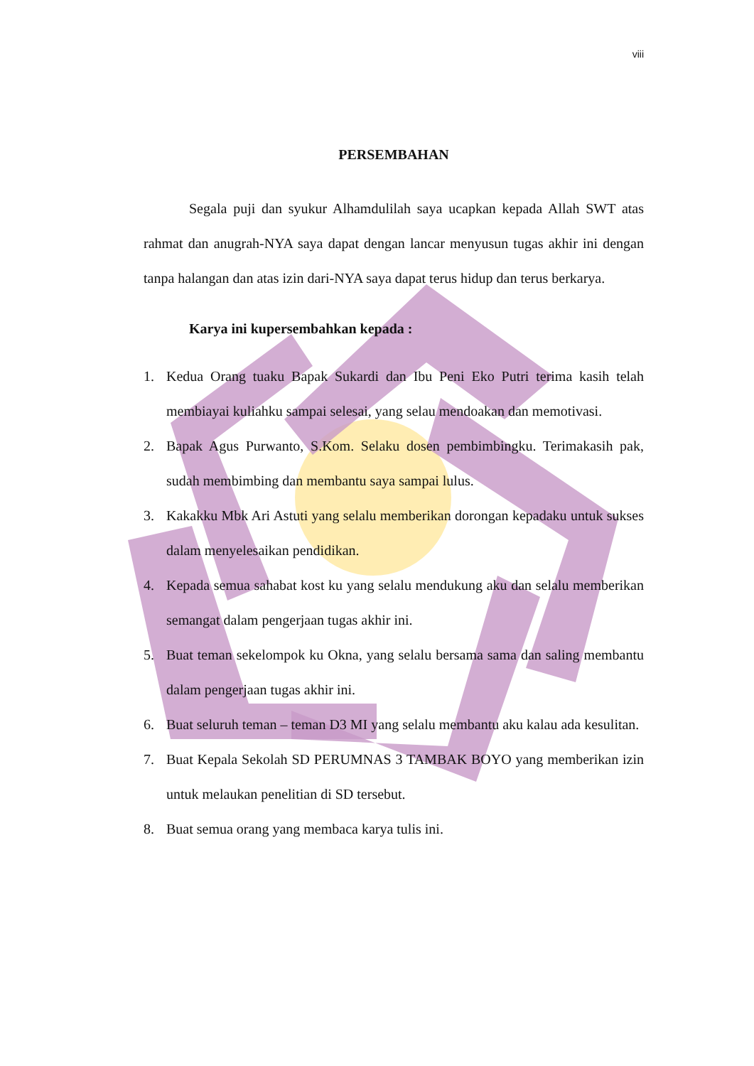viii
PERSEMBAHAN
Segala puji dan syukur Alhamdulilah saya ucapkan kepada Allah SWT atas rahmat dan anugrah-NYA saya dapat dengan lancar menyusun tugas akhir ini dengan tanpa halangan dan atas izin dari-NYA saya dapat terus hidup dan terus berkarya.
Karya ini kupersembahkan kepada :
1. Kedua Orang tuaku Bapak Sukardi dan Ibu Peni Eko Putri terima kasih telah membiayai kuliahku sampai selesai, yang selau mendoakan dan memotivasi.
2. Bapak Agus Purwanto, S.Kom. Selaku dosen pembimbingku. Terimakasih pak, sudah membimbing dan membantu saya sampai lulus.
3. Kakakku Mbk Ari Astuti yang selalu memberikan dorongan kepadaku untuk sukses dalam menyelesaikan pendidikan.
4. Kepada semua sahabat kost ku yang selalu mendukung aku dan selalu memberikan semangat dalam pengerjaan tugas akhir ini.
5. Buat teman sekelompok ku Okna, yang selalu bersama sama dan saling membantu dalam pengerjaan tugas akhir ini.
6. Buat seluruh teman – teman D3 MI yang selalu membantu aku kalau ada kesulitan.
7. Buat Kepala Sekolah SD PERUMNAS 3 TAMBAK BOYO yang memberikan izin untuk melaukan penelitian di SD tersebut.
8. Buat semua orang yang membaca karya tulis ini.